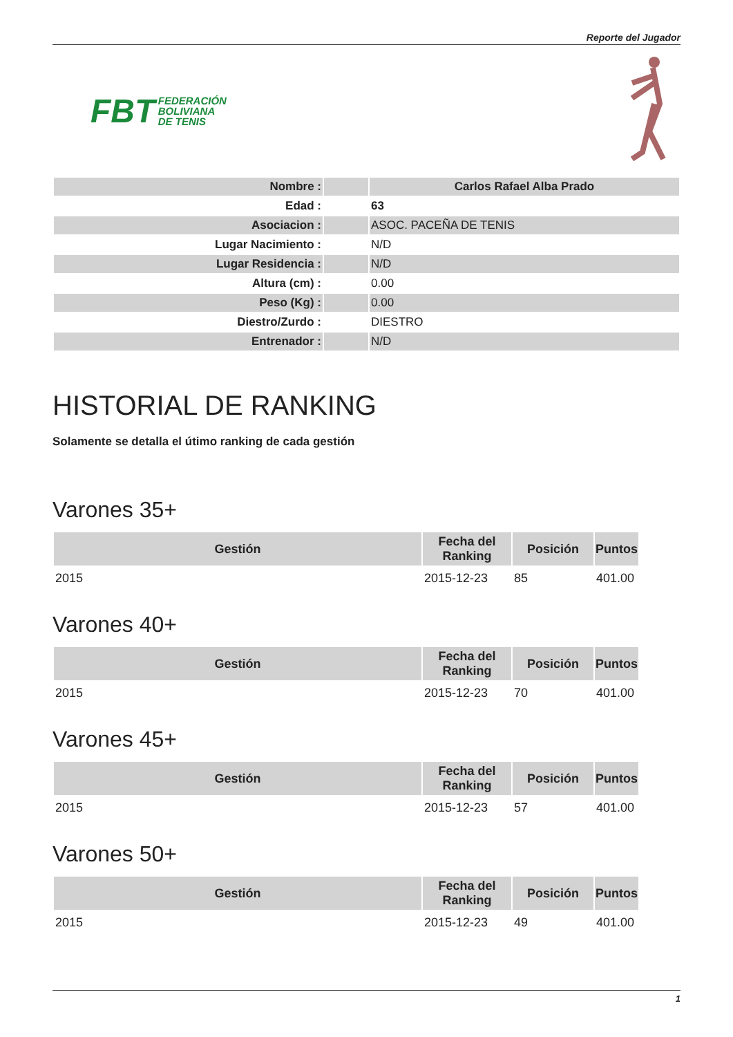Reporte del Jugador
FBT FEDERACIÓN
BOLIVIANA
DE TENIS
| Nombre : | | Carlos Rafael Alba Prado |
| Edad : | | 63 |
| Asociacion : | | ASOC. PACEÑA DE TENIS |
| Lugar Nacimiento : | | N/D |
| Lugar Residencia : | | N/D |
| Altura (cm) : | | 0.00 |
| Peso (Kg) : | | 0.00 |
| Diestro/Zurdo : | | DIESTRO |
| Entrenador : | | N/D |
HISTORIAL DE RANKING
Solamente se detalla el útimo ranking de cada gestión
Varones 35+
| Gestión | Fecha del Ranking | Posición | Puntos |
| --- | --- | --- | --- |
| 2015 | 2015-12-23 | 85 | 401.00 |
Varones 40+
| Gestión | Fecha del Ranking | Posición | Puntos |
| --- | --- | --- | --- |
| 2015 | 2015-12-23 | 70 | 401.00 |
Varones 45+
| Gestión | Fecha del Ranking | Posición | Puntos |
| --- | --- | --- | --- |
| 2015 | 2015-12-23 | 57 | 401.00 |
Varones 50+
| Gestión | Fecha del Ranking | Posición | Puntos |
| --- | --- | --- | --- |
| 2015 | 2015-12-23 | 49 | 401.00 |
1